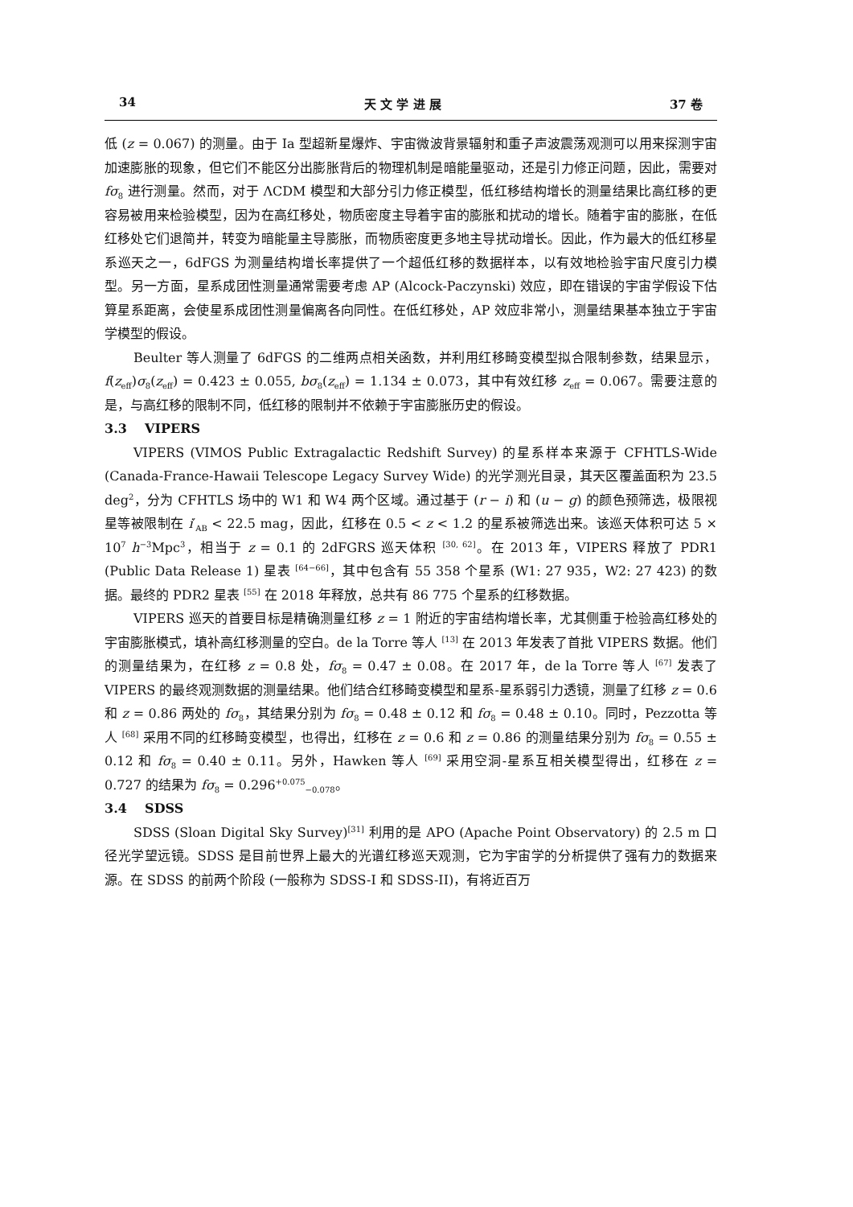34 天 文 学 进 展 37 卷
低 (z = 0.067) 的测量。由于 Ia 型超新星爆炸、宇宙微波背景辐射和重子声波震荡观测可以用来探测宇宙加速膨胀的现象，但它们不能区分出膨胀背后的物理机制是暗能量驱动，还是引力修正问题，因此，需要对 fσ<sub>8</sub> 进行测量。然而，对于 ΛCDM 模型和大部分引力修正模型，低红移结构增长的测量结果比高红移的更容易被用来检验模型，因为在高红移处，物质密度主导着宇宙的膨胀和扰动的增长。随着宇宙的膨胀，在低红移处它们退简并，转变为暗能量主导膨胀，而物质密度更多地主导扰动增长。因此，作为最大的低红移星系巡天之一，6dFGS 为测量结构增长率提供了一个超低红移的数据样本，以有效地检验宇宙尺度引力模型。另一方面，星系成团性测量通常需要考虑 AP (Alcock-Paczynski) 效应，即在错误的宇宙学假设下估算星系距离，会使星系成团性测量偏离各向同性。在低红移处，AP 效应非常小，测量结果基本独立于宇宙学模型的假设。
Beulter 等人测量了 6dFGS 的二维两点相关函数，并利用红移畸变模型拟合限制参数，结果显示，f(z<sub>eff</sub>)σ<sub>8</sub>(z<sub>eff</sub>) = 0.423 ± 0.055, bσ<sub>8</sub>(z<sub>eff</sub>) = 1.134 ± 0.073，其中有效红移 z<sub>eff</sub> = 0.067。需要注意的是，与高红移的限制不同，低红移的限制并不依赖于宇宙膨胀历史的假设。
3.3 VIPERS
VIPERS (VIMOS Public Extragalactic Redshift Survey) 的星系样本来源于 CFHTLS-Wide (Canada-France-Hawaii Telescope Legacy Survey Wide) 的光学测光目录，其天区覆盖面积为 23.5 deg<sup>2</sup>，分为 CFHTLS 场中的 W1 和 W4 两个区域。通过基于 (r − i) 和 (u − g) 的颜色预筛选，极限视星等被限制在 i′<sub>AB</sub> < 22.5 mag，因此，红移在 0.5 < z < 1.2 的星系被筛选出来。该巡天体积可达 5 × 10<sup>7</sup> h<sup>−3</sup>Mpc<sup>3</sup>，相当于 z = 0.1 的 2dFGRS 巡天体积 <sup>[30, 62]</sup>。在 2013 年，VIPERS 释放了 PDR1 (Public Data Release 1) 星表 <sup>[64−66]</sup>，其中包含有 55 358 个星系 (W1: 27 935，W2: 27 423) 的数据。最终的 PDR2 星表 <sup>[55]</sup> 在 2018 年释放，总共有 86 775 个星系的红移数据。
VIPERS 巡天的首要目标是精确测量红移 z = 1 附近的宇宙结构增长率，尤其侧重于检验高红移处的宇宙膨胀模式，填补高红移测量的空白。de la Torre 等人 <sup>[13]</sup> 在 2013 年发表了首批 VIPERS 数据。他们的测量结果为，在红移 z = 0.8 处，fσ<sub>8</sub> = 0.47 ± 0.08。在 2017 年，de la Torre 等人 <sup>[67]</sup> 发表了 VIPERS 的最终观测数据的测量结果。他们结合红移畸变模型和星系-星系弱引力透镜，测量了红移 z = 0.6 和 z = 0.86 两处的 fσ<sub>8</sub>，其结果分别为 fσ<sub>8</sub> = 0.48 ± 0.12 和 fσ<sub>8</sub> = 0.48 ± 0.10。同时，Pezzotta 等人 <sup>[68]</sup> 采用不同的红移畸变模型，也得出，红移在 z = 0.6 和 z = 0.86 的测量结果分别为 fσ<sub>8</sub> = 0.55 ± 0.12 和 fσ<sub>8</sub> = 0.40 ± 0.11。另外，Hawken 等人 <sup>[69]</sup> 采用空洞-星系互相关模型得出，红移在 z = 0.727 的结果为 fσ<sub>8</sub> = 0.296<sup>+0.075</sup><sub>−0.078</sub>。
3.4 SDSS
SDSS (Sloan Digital Sky Survey)<sup>[31]</sup> 利用的是 APO (Apache Point Observatory) 的 2.5 m 口径光学望远镜。SDSS 是目前世界上最大的光谱红移巡天观测，它为宇宙学的分析提供了强有力的数据来源。在 SDSS 的前两个阶段 (一般称为 SDSS-I 和 SDSS-II)，有将近百万